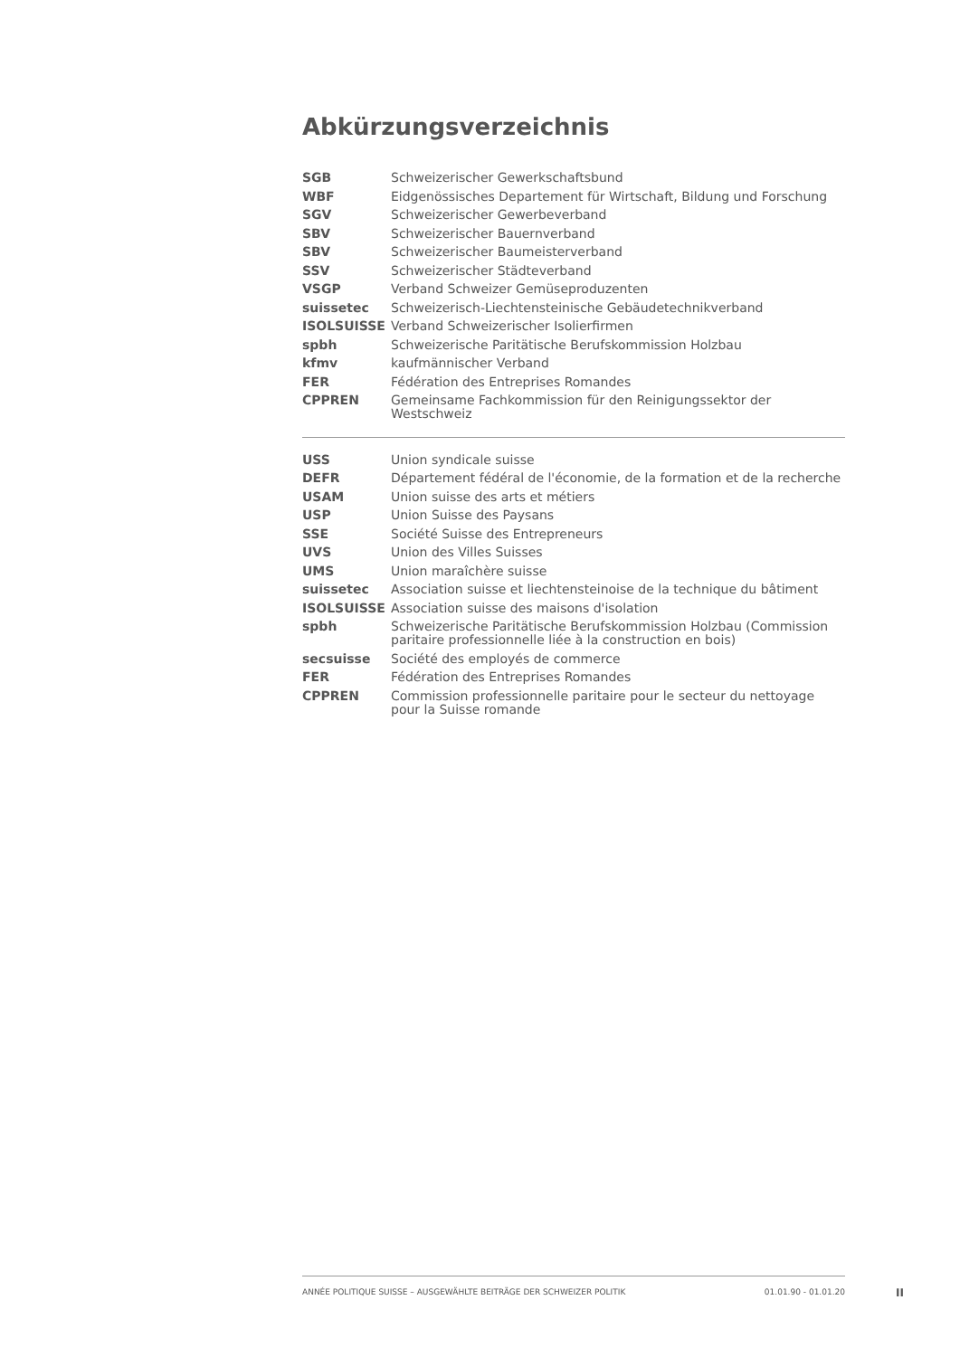Abkürzungsverzeichnis
| SGB | Schweizerischer Gewerkschaftsbund |
| WBF | Eidgenössisches Departement für Wirtschaft, Bildung und Forschung |
| SGV | Schweizerischer Gewerbeverband |
| SBV | Schweizerischer Bauernverband |
| SBV | Schweizerischer Baumeisterverband |
| SSV | Schweizerischer Städteverband |
| VSGP | Verband Schweizer Gemüseproduzenten |
| suissetec | Schweizerisch-Liechtensteinische Gebäudetechnikverband |
| ISOLSUISSE | Verband Schweizerischer Isolierfirmen |
| spbh | Schweizerische Paritätische Berufskommission Holzbau |
| kfmv | kaufmännischer Verband |
| FER | Fédération des Entreprises Romandes |
| CPPREN | Gemeinsame Fachkommission für den Reinigungssektor der Westschweiz |
| USS | Union syndicale suisse |
| DEFR | Département fédéral de l'économie, de la formation et de la recherche |
| USAM | Union suisse des arts et métiers |
| USP | Union Suisse des Paysans |
| SSE | Société Suisse des Entrepreneurs |
| UVS | Union des Villes Suisses |
| UMS | Union maraîchère suisse |
| suissetec | Association suisse et liechtensteinoise de la technique du bâtiment |
| ISOLSUISSE | Association suisse des maisons d'isolation |
| spbh | Schweizerische Paritätische Berufskommission Holzbau (Commission paritaire professionnelle liée à la construction en bois) |
| secsuisse | Société des employés de commerce |
| FER | Fédération des Entreprises Romandes |
| CPPREN | Commission professionnelle paritaire pour le secteur du nettoyage pour la Suisse romande |
ANNÉE POLITIQUE SUISSE – AUSGEWÄHLTE BEITRÄGE DER SCHWEIZER POLITIK 01.01.90 - 01.01.20
II